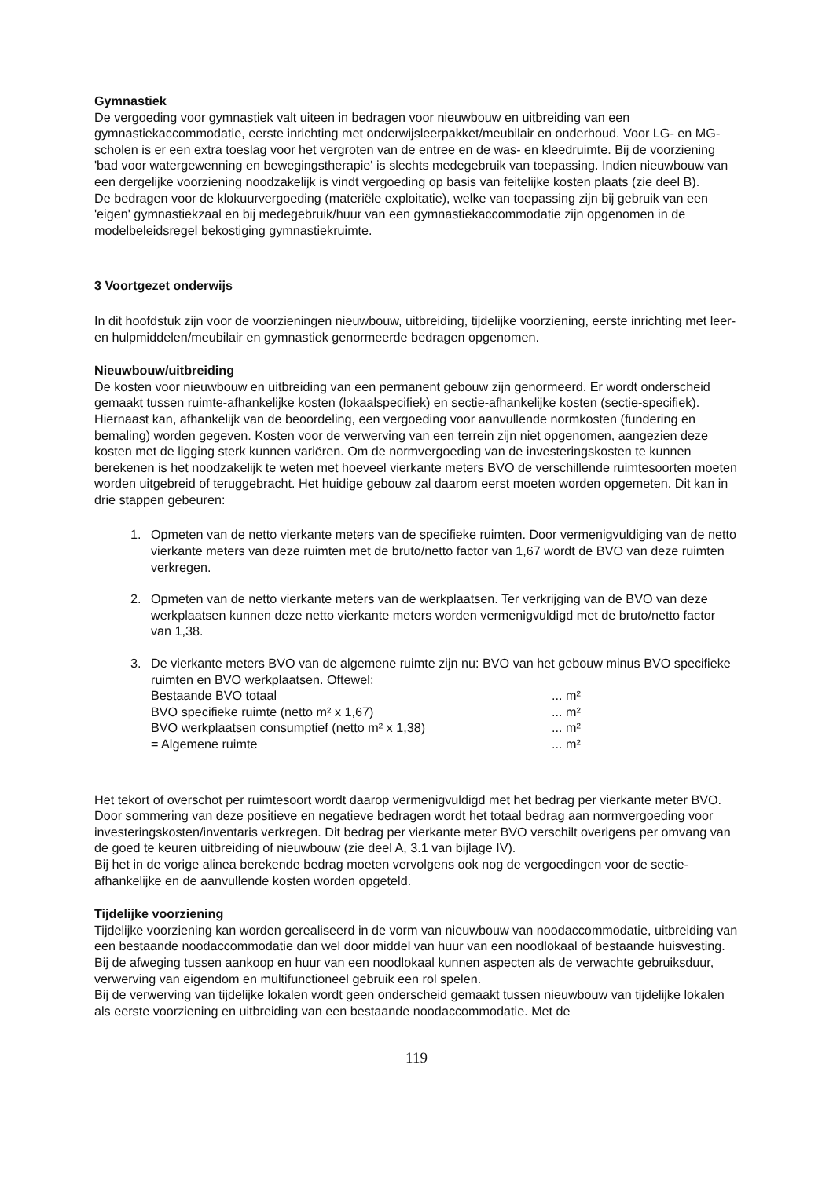Gymnastiek
De vergoeding voor gymnastiek valt uiteen in bedragen voor nieuwbouw en uitbreiding van een gymnastiekaccommodatie, eerste inrichting met onderwijsleerpakket/meubilair en onderhoud. Voor LG- en MG-scholen is er een extra toeslag voor het vergroten van de entree en de was- en kleedruimte. Bij de voorziening 'bad voor watergewenning en bewegingstherapie' is slechts medegebruik van toepassing. Indien nieuwbouw van een dergelijke voorziening noodzakelijk is vindt vergoeding op basis van feitelijke kosten plaats (zie deel B).
De bedragen voor de klokuurvergoeding (materiële exploitatie), welke van toepassing zijn bij gebruik van een 'eigen' gymnastiekzaal en bij medegebruik/huur van een gymnastiekaccommodatie zijn opgenomen in de modelbeleidsregel bekostiging gymnastiekruimte.
3 Voortgezet onderwijs
In dit hoofdstuk zijn voor de voorzieningen nieuwbouw, uitbreiding, tijdelijke voorziening, eerste inrichting met leer- en hulpmiddelen/meubilair en gymnastiek genormeerde bedragen opgenomen.
Nieuwbouw/uitbreiding
De kosten voor nieuwbouw en uitbreiding van een permanent gebouw zijn genormeerd. Er wordt onderscheid gemaakt tussen ruimte-afhankelijke kosten (lokaalspecifiek) en sectie-afhankelijke kosten (sectie-specifiek). Hiernaast kan, afhankelijk van de beoordeling, een vergoeding voor aanvullende normkosten (fundering en bemaling) worden gegeven. Kosten voor de verwerving van een terrein zijn niet opgenomen, aangezien deze kosten met de ligging sterk kunnen variëren. Om de normvergoeding van de investeringskosten te kunnen berekenen is het noodzakelijk te weten met hoeveel vierkante meters BVO de verschillende ruimtesoorten moeten worden uitgebreid of teruggebracht. Het huidige gebouw zal daarom eerst moeten worden opgemeten. Dit kan in drie stappen gebeuren:
1. Opmeten van de netto vierkante meters van de specifieke ruimten. Door vermenigvuldiging van de netto vierkante meters van deze ruimten met de bruto/netto factor van 1,67 wordt de BVO van deze ruimten verkregen.
2. Opmeten van de netto vierkante meters van de werkplaatsen. Ter verkrijging van de BVO van deze werkplaatsen kunnen deze netto vierkante meters worden vermenigvuldigd met de bruto/netto factor van 1,38.
3. De vierkante meters BVO van de algemene ruimte zijn nu: BVO van het gebouw minus BVO specifieke ruimten en BVO werkplaatsen. Oftewel:
| Bestaande BVO totaal | ... m² |
| BVO specifieke ruimte (netto m² x 1,67) | ... m² |
| BVO werkplaatsen consumptief (netto m² x 1,38) | ... m² |
| = Algemene ruimte | ... m² |
Het tekort of overschot per ruimtesoort wordt daarop vermenigvuldigd met het bedrag per vierkante meter BVO. Door sommering van deze positieve en negatieve bedragen wordt het totaal bedrag aan normvergoeding voor investeringskosten/inventaris verkregen. Dit bedrag per vierkante meter BVO verschilt overigens per omvang van de goed te keuren uitbreiding of nieuwbouw (zie deel A, 3.1 van bijlage IV).
Bij het in de vorige alinea berekende bedrag moeten vervolgens ook nog de vergoedingen voor de sectie-afhankelijke en de aanvullende kosten worden opgeteld.
Tijdelijke voorziening
Tijdelijke voorziening kan worden gerealiseerd in de vorm van nieuwbouw van noodaccommodatie, uitbreiding van een bestaande noodaccommodatie dan wel door middel van huur van een noodlokaal of bestaande huisvesting. Bij de afweging tussen aankoop en huur van een noodlokaal kunnen aspecten als de verwachte gebruiksduur, verwerving van eigendom en multifunctioneel gebruik een rol spelen.
Bij de verwerving van tijdelijke lokalen wordt geen onderscheid gemaakt tussen nieuwbouw van tijdelijke lokalen als eerste voorziening en uitbreiding van een bestaande noodaccommodatie. Met de
119